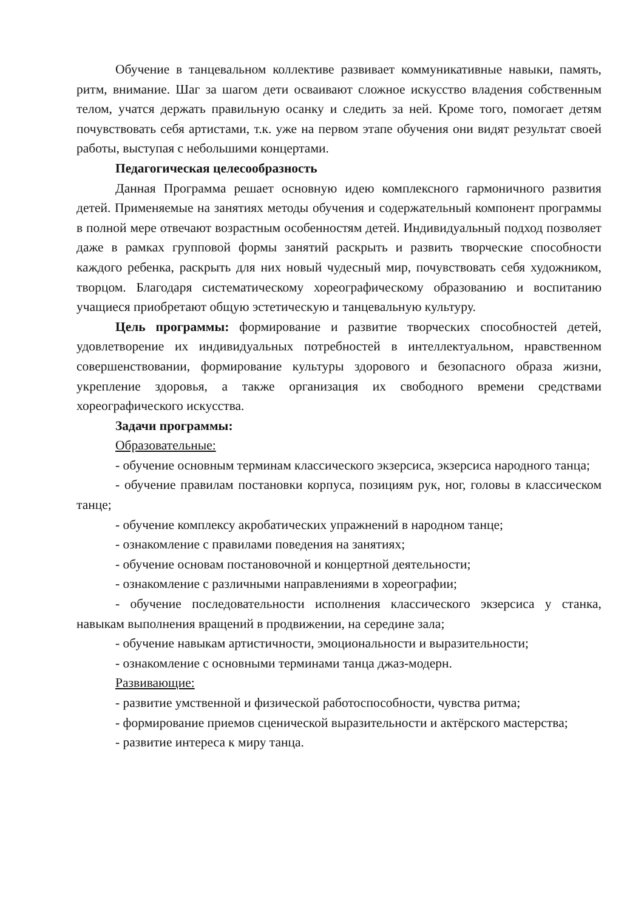Обучение в танцевальном коллективе развивает коммуникативные навыки, память, ритм, внимание. Шаг за шагом дети осваивают сложное искусство владения собственным телом, учатся держать правильную осанку и следить за ней. Кроме того, помогает детям почувствовать себя артистами, т.к. уже на первом этапе обучения они видят результат своей работы, выступая с небольшими концертами.
Педагогическая целесообразность
Данная Программа решает основную идею комплексного гармоничного развития детей. Применяемые на занятиях методы обучения и содержательный компонент программы в полной мере отвечают возрастным особенностям детей. Индивидуальный подход позволяет даже в рамках групповой формы занятий раскрыть и развить творческие способности каждого ребенка, раскрыть для них новый чудесный мир, почувствовать себя художником, творцом. Благодаря систематическому хореографическому образованию и воспитанию учащиеся приобретают общую эстетическую и танцевальную культуру.
Цель программы: формирование и развитие творческих способностей детей, удовлетворение их индивидуальных потребностей в интеллектуальном, нравственном совершенствовании, формирование культуры здорового и безопасного образа жизни, укрепление здоровья, а также организация их свободного времени средствами хореографического искусства.
Задачи программы:
Образовательные:
- обучение основным терминам классического экзерсиса, экзерсиса народного танца;
- обучение правилам постановки корпуса, позициям рук, ног, головы в классическом танце;
- обучение комплексу акробатических упражнений в народном танце;
- ознакомление с правилами поведения на занятиях;
- обучение основам постановочной и концертной деятельности;
- ознакомление с различными направлениями в хореографии;
- обучение последовательности исполнения классического экзерсиса у станка, навыкам выполнения вращений в продвижении, на середине зала;
- обучение навыкам артистичности, эмоциональности и выразительности;
- ознакомление с основными терминами танца джаз-модерн.
Развивающие:
- развитие умственной и физической работоспособности, чувства ритма;
- формирование приемов сценической выразительности и актёрского мастерства;
- развитие интереса к миру танца.